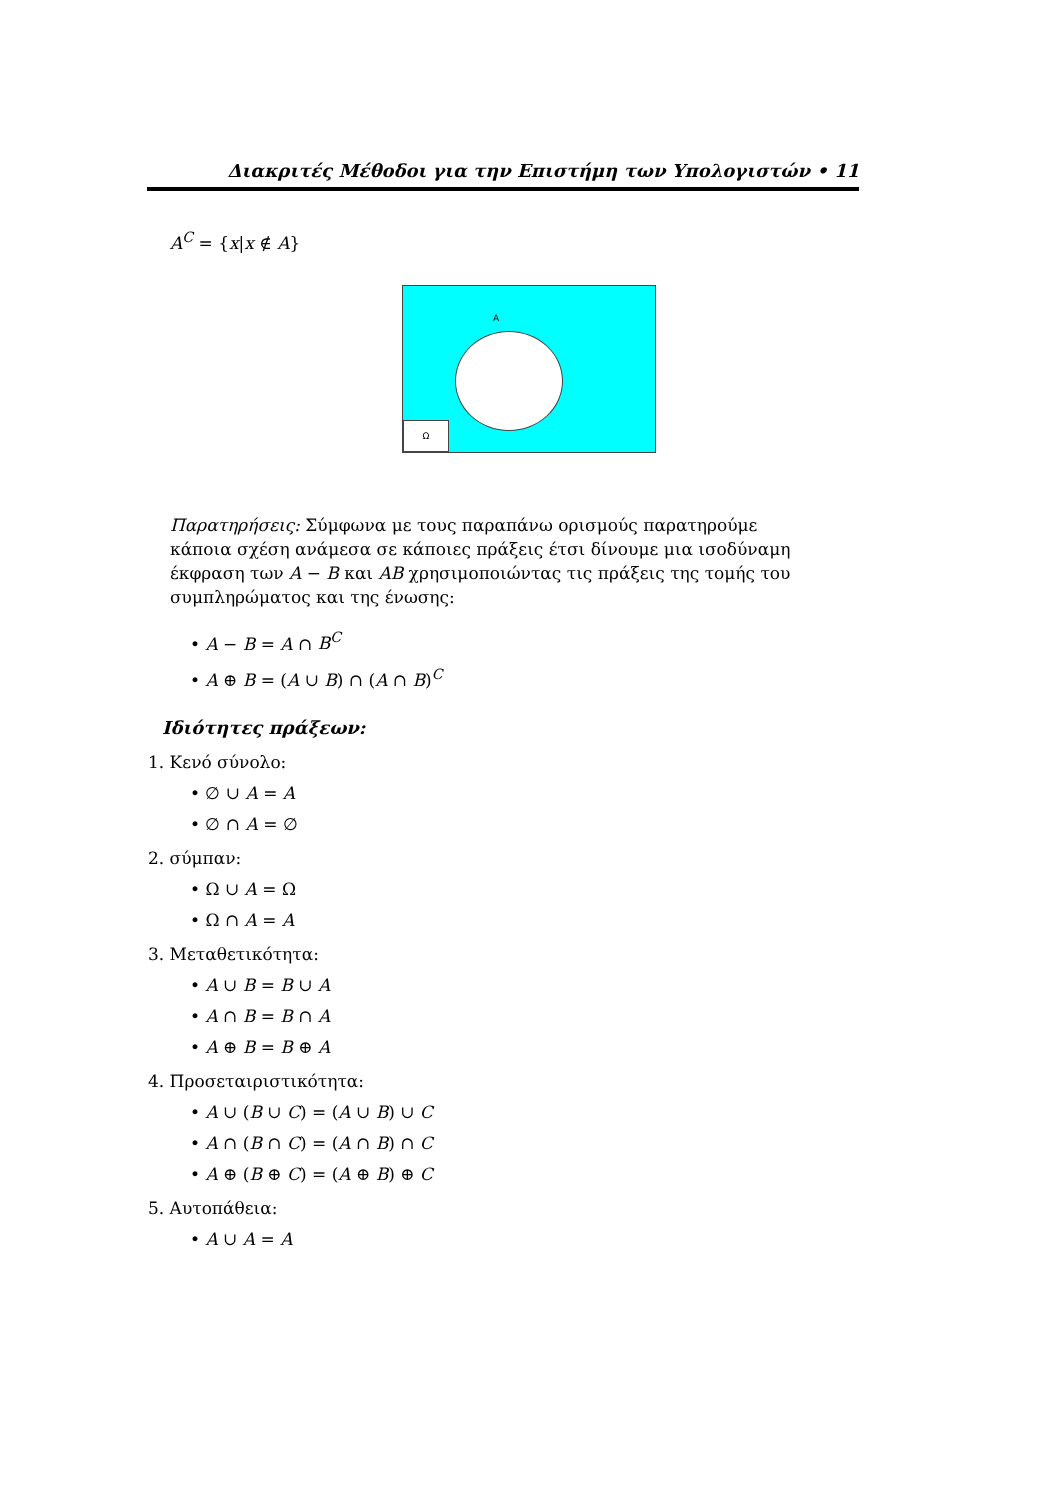Διακριτές Μέθοδοι για την Επιστήμη των Υπολογιστών • 11
A<sup>C</sup> = {x|x ∉ A}
A
Ω
Παρατηρήσεις: Σύμφωνα με τους παραπάνω ορισμούς παρατηρούμε κάποια σχέση ανάμεσα σε κάποιες πράξεις έτσι δίνουμε μια ισοδύναμη έκφραση των A − B και AB χρησιμοποιώντας τις πράξεις της τομής του συμπληρώματος και της ένωσης:
• A − B = A ∩ B<sup>C</sup>
• A ⊕ B = (A ∪ B) ∩ (A ∩ B)<sup>C</sup>
Ιδιότητες πράξεων:
1. Κενό σύνολο:
• ∅ ∪ A = A
• ∅ ∩ A = ∅
2. σύμπαν:
• Ω ∪ A = Ω
• Ω ∩ A = A
3. Μεταθετικότητα:
• A ∪ B = B ∪ A
• A ∩ B = B ∩ A
• A ⊕ B = B ⊕ A
4. Προσεταιριστικότητα:
• A ∪ (B ∪ C) = (A ∪ B) ∪ C
• A ∩ (B ∩ C) = (A ∩ B) ∩ C
• A ⊕ (B ⊕ C) = (A ⊕ B) ⊕ C
5. Αυτοπάθεια:
• A ∪ A = A